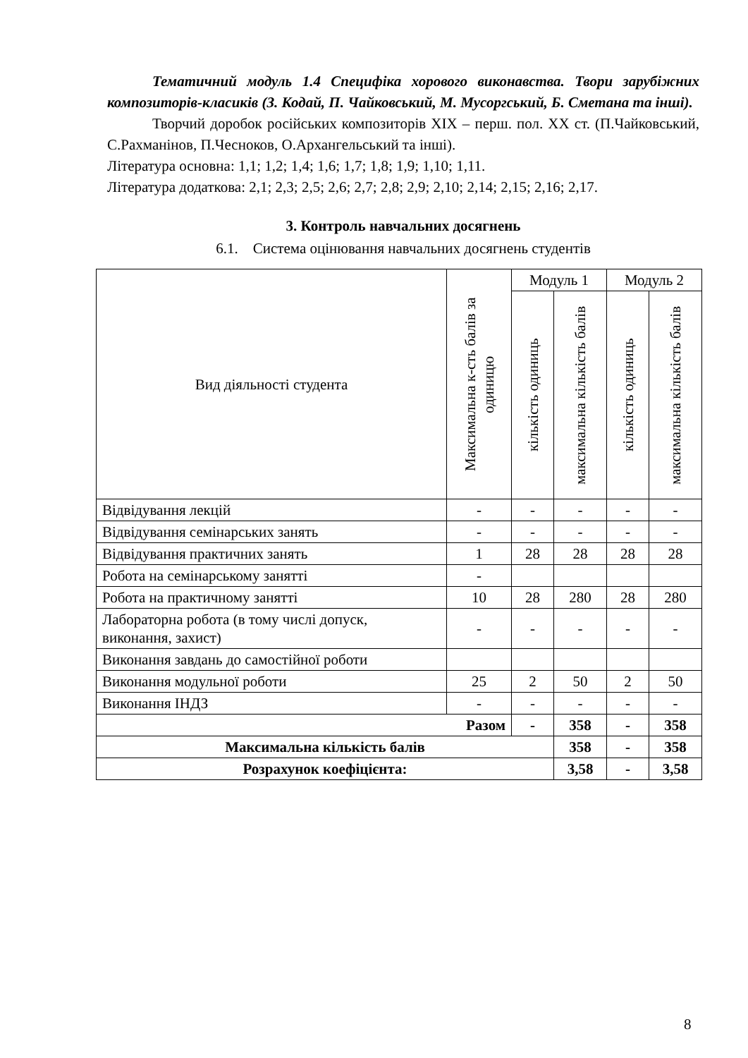Тематичний модуль 1.4 Специфіка хорового виконавства. Твори зарубіжних композиторів-класиків (З. Кодай, П. Чайковський, М. Мусоргський, Б. Сметана та інші).
Творчий доробок російських композиторів XIX – перш. пол. XX ст. (П.Чайковський, С.Рахманінов, П.Чесноков, О.Архангельський та інші).
Література основна: 1,1; 1,2; 1,4; 1,6; 1,7; 1,8; 1,9; 1,10; 1,11.
Література додаткова: 2,1; 2,3; 2,5; 2,6; 2,7; 2,8; 2,9; 2,10; 2,14; 2,15; 2,16; 2,17.
3. Контроль навчальних досягнень
6.1. Система оцінювання навчальних досягнень студентів
| Вид діяльності студента | Максимальна к-сть балів за одиницю | Модуль 1 | | Модуль 2 | |
| --- | --- | --- | --- | --- | --- |
| | | кількість одиниць | максимальна кількість балів | кількість одиниць | максимальна кількість балів |
| Відвідування лекцій | - | - | - | - | - |
| Відвідування семінарських занять | - | - | - | - | - |
| Відвідування практичних занять | 1 | 28 | 28 | 28 | 28 |
| Робота на семінарському занятті | - | | | | |
| Робота на практичному занятті | 10 | 28 | 280 | 28 | 280 |
| Лабораторна робота (в тому числі допуск, виконання, захист) | - | - | - | - | - |
| Виконання завдань до самостійної роботи | | | | | |
| Виконання модульної роботи | 25 | 2 | 50 | 2 | 50 |
| Виконання ІНДЗ | - | - | - | - | - |
| Разом | | - | 358 | - | 358 |
| Максимальна кількість балів | | | 358 | - | 358 |
| Розрахунок коефіцієнта: | | | 3,58 | - | 3,58 |
8